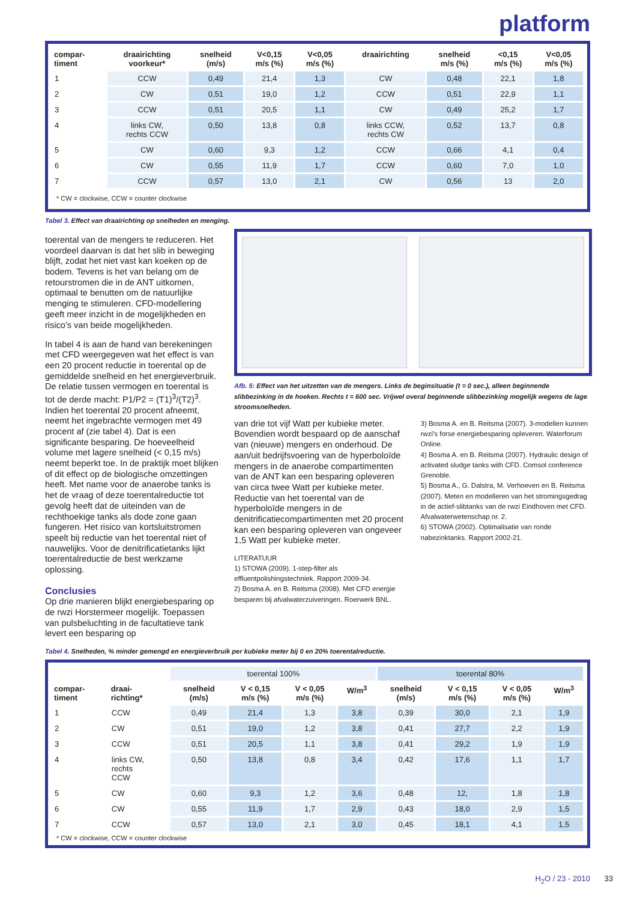platform
| compar- timent | draairichting voorkeur* | snelheid (m/s) | V<0,15 m/s (%) | V<0,05 m/s (%) | draairichting | snelheid m/s (%) | <0,15 m/s (%) | V<0,05 m/s (%) |
| --- | --- | --- | --- | --- | --- | --- | --- | --- |
| 1 | CCW | 0,49 | 21,4 | 1,3 | CW | 0,48 | 22,1 | 1,8 |
| 2 | CW | 0,51 | 19,0 | 1,2 | CCW | 0,51 | 22,9 | 1,1 |
| 3 | CCW | 0,51 | 20,5 | 1,1 | CW | 0,49 | 25,2 | 1,7 |
| 4 | links CW, rechts CCW | 0,50 | 13,8 | 0,8 | links CCW, rechts CW | 0,52 | 13,7 | 0,8 |
| 5 | CW | 0,60 | 9,3 | 1,2 | CCW | 0,66 | 4,1 | 0,4 |
| 6 | CW | 0,55 | 11,9 | 1,7 | CCW | 0,60 | 7,0 | 1,0 |
| 7 | CCW | 0,57 | 13,0 | 2,1 | CW | 0,56 | 13 | 2,0 |
* CW = clockwise, CCW = counter clockwise
Tabel 3. Effect van draairichting op snelheden en menging.
toerental van de mengers te reduceren. Het voordeel daarvan is dat het slib in beweging blijft, zodat het niet vast kan koeken op de bodem. Tevens is het van belang om de retourstromen die in de ANT uitkomen, optimaal te benutten om de natuurlijke menging te stimuleren. CFD-modellering geeft meer inzicht in de mogelijkheden en risico’s van beide mogelijkheden.
In tabel 4 is aan de hand van berekeningen met CFD weergegeven wat het effect is van een 20 procent reductie in toerental op de gemiddelde snelheid en het energieverbruik. De relatie tussen vermogen en toerental is tot de derde macht: P1/P2 = (T1)<sup>3</sup>/(T2)<sup>3</sup>. Indien het toerental 20 procent afneemt, neemt het ingebrachte vermogen met 49 procent af (zie tabel 4). Dat is een significante besparing. De hoeveelheid volume met lagere snelheid (< 0,15 m/s) neemt beperkt toe. In de praktijk moet blijken of dit effect op de biologische omzettingen heeft. Met name voor de anaerobe tanks is het de vraag of deze toerentalreductie tot gevolg heeft dat de uiteinden van de rechthoekige tanks als dode zone gaan fungeren. Het risico van kortsluitstromen speelt bij reductie van het toerental niet of nauwelijks. Voor de denitrificatietanks lijkt toerentalreductie de best werkzame oplossing.
Conclusies
Op drie manieren blijkt energiebesparing op de rwzi Horstermeer mogelijk. Toepassen van pulsbeluchting in de facultatieve tank levert een besparing op
Afb. 5: Effect van het uitzetten van de mengers. Links de beginsituatie (t = 0 sec.), alleen beginnende slibbezinking in de hoeken. Rechts t = 600 sec. Vrijwel overal beginnende slibbezinking mogelijk wegens de lage stroomsnelheden.
van drie tot vijf Watt per kubieke meter. Bovendien wordt bespaard op de aanschaf van (nieuwe) mengers en onderhoud. De aan/uit bedrijfsvoering van de hyperboloïde mengers in de anaerobe compartimenten van de ANT kan een besparing opleveren van circa twee Watt per kubieke meter. Reductie van het toerental van de hyperboloïde mengers in de denitrificatiecompartimenten met 20 procent kan een besparing opleveren van ongeveer 1,5 Watt per kubieke meter.
LITERATUUR
1) STOWA (2009). 1-step-filter als effluentpolishingstechniek. Rapport 2009-34.
2) Bosma A. en B. Reitsma (2008). Met CFD energie besparen bij afvalwaterzuiveringen. Roerwerk BNL.
3) Bosma A. en B. Reitsma (2007). 3-modellen kunnen rwzi’s forse energiebesparing opleveren. Waterforum Online.
4) Bosma A. en B. Reitsma (2007). Hydraulic design of activated sludge tanks with CFD. Comsol conference Grenoble.
5) Bosma A., G. Dalstra, M. Verhoeven en B. Reitsma (2007). Meten en modelleren van het stromingsgedrag in de actief-slibtanks van de rwzi Eindhoven met CFD. Afvalwaterwetenschap nr. 2.
6) STOWA (2002). Optimalisatie van ronde nabezinktanks. Rapport 2002-21.
Tabel 4. Snelheden, % minder gemengd en energieverbruik per kubieke meter bij 0 en 20% toerentalreductie.
| | | toerental 100% | | | | toerental 80% | | | |
| compar- timent | draai- richting* | snelheid (m/s) | V < 0,15 m/s (%) | V < 0,05 m/s (%) | W/m<sup>3</sup> | snelheid (m/s) | V < 0,15 m/s (%) | V < 0,05 m/s (%) | W/m<sup>3</sup> |
| 1 | CCW | 0,49 | 21,4 | 1,3 | 3,8 | 0,39 | 30,0 | 2,1 | 1,9 |
| 2 | CW | 0,51 | 19,0 | 1,2 | 3,8 | 0,41 | 27,7 | 2,2 | 1,9 |
| 3 | CCW | 0,51 | 20,5 | 1,1 | 3,8 | 0,41 | 29,2 | 1,9 | 1,9 |
| 4 | links CW, rechts CCW | 0,50 | 13,8 | 0,8 | 3,4 | 0,42 | 17,6 | 1,1 | 1,7 |
| 5 | CW | 0,60 | 9,3 | 1,2 | 3,6 | 0,48 | 12, | 1,8 | 1,8 |
| 6 | CW | 0,55 | 11,9 | 1,7 | 2,9 | 0,43 | 18,0 | 2,9 | 1,5 |
| 7 | CCW | 0,57 | 13,0 | 2,1 | 3,0 | 0,45 | 18,1 | 4,1 | 1,5 |
* CW = clockwise, CCW = counter clockwise
H<sub>2</sub>O / 23 - 2010 33